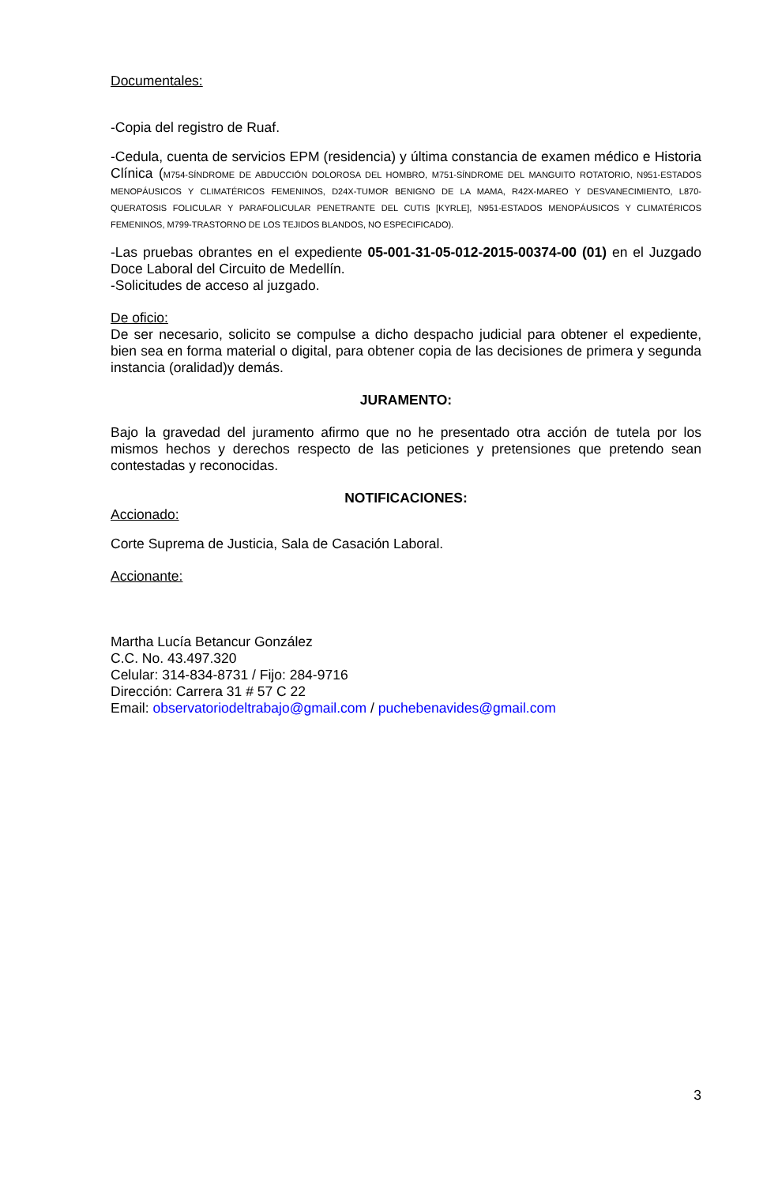Documentales:
-Copia del registro de Ruaf.
-Cedula, cuenta de servicios EPM (residencia) y última constancia de examen médico e Historia Clínica (M754-SÍNDROME DE ABDUCCIÓN DOLOROSA DEL HOMBRO, M751-SÍNDROME DEL MANGUITO ROTATORIO, N951-ESTADOS MENOPÁUSICOS Y CLIMATÉRICOS FEMENINOS, D24X-TUMOR BENIGNO DE LA MAMA, R42X-MAREO Y DESVANECIMIENTO, L870-QUERATOSIS FOLICULAR Y PARAFOLICULAR PENETRANTE DEL CUTIS [KYRLE], N951-ESTADOS MENOPÁUSICOS Y CLIMATÉRICOS FEMENINOS, M799-TRASTORNO DE LOS TEJIDOS BLANDOS, NO ESPECIFICADO).
-Las pruebas obrantes en el expediente 05-001-31-05-012-2015-00374-00 (01) en el Juzgado Doce Laboral del Circuito de Medellín.
-Solicitudes de acceso al juzgado.
De oficio:
De ser necesario, solicito se compulse a dicho despacho judicial para obtener el expediente, bien sea en forma material o digital, para obtener copia de las decisiones de primera y segunda instancia (oralidad)y demás.
JURAMENTO:
Bajo la gravedad del juramento afirmo que no he presentado otra acción de tutela por los mismos hechos y derechos respecto de las peticiones y pretensiones que pretendo sean contestadas y reconocidas.
NOTIFICACIONES:
Accionado:
Corte Suprema de Justicia, Sala de Casación Laboral.
Accionante:
Martha Lucía Betancur González
C.C. No. 43.497.320
Celular: 314-834-8731 / Fijo: 284-9716
Dirección: Carrera 31 # 57 C 22
Email: observatoriodeltrabajo@gmail.com / puchebenavides@gmail.com
3